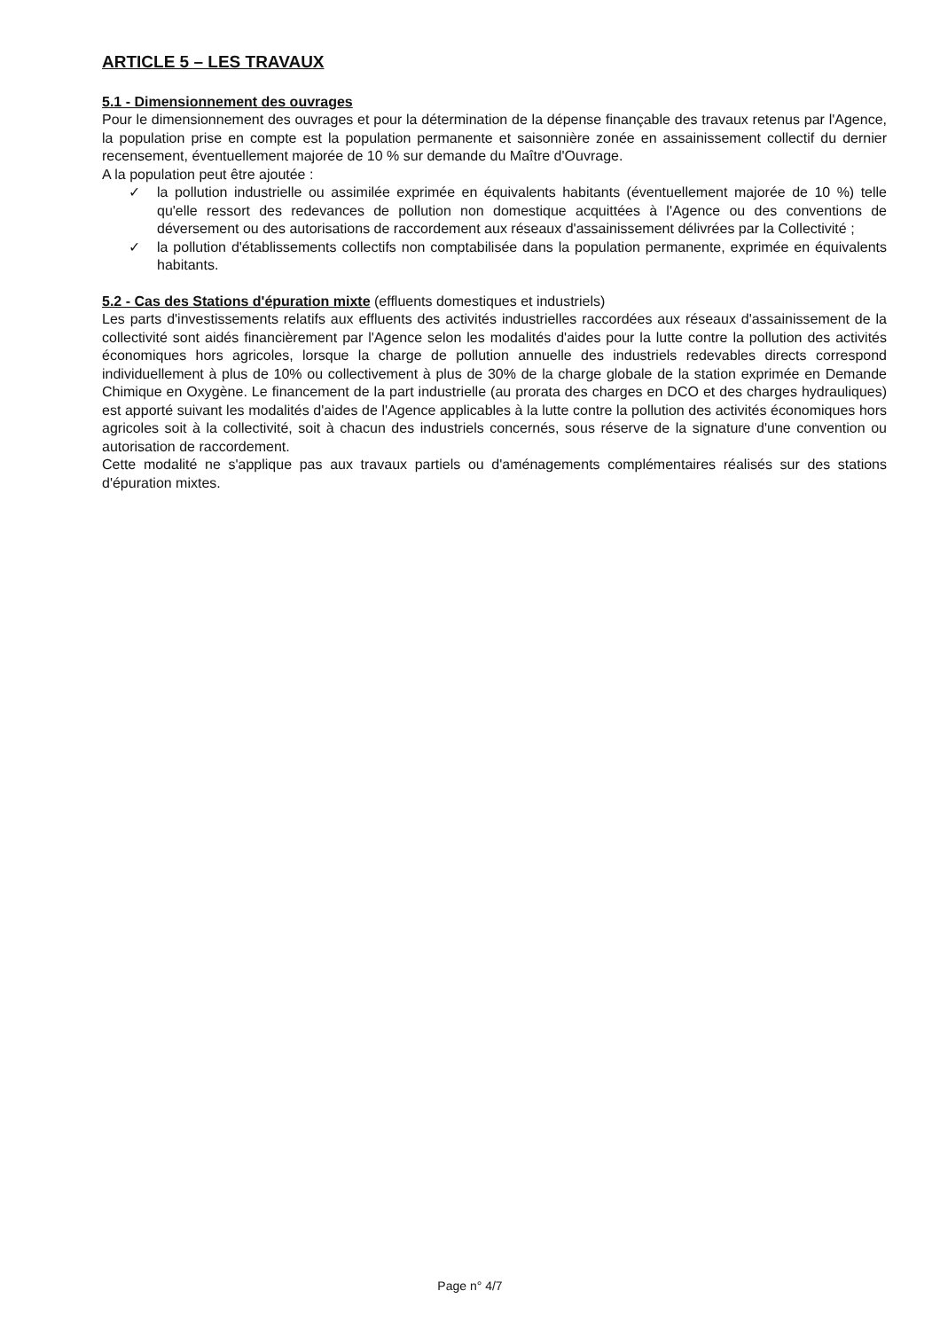ARTICLE 5 – LES TRAVAUX
5.1 - Dimensionnement des ouvrages
Pour le dimensionnement des ouvrages et pour la détermination de la dépense finançable des travaux retenus par l'Agence, la population prise en compte est la population permanente et saisonnière zonée en assainissement collectif du dernier recensement, éventuellement majorée de 10 % sur demande du Maître d'Ouvrage.
A la population peut être ajoutée :
✓ la pollution industrielle ou assimilée exprimée en équivalents habitants (éventuellement majorée de 10 %) telle qu'elle ressort des redevances de pollution non domestique acquittées à l'Agence ou des conventions de déversement ou des autorisations de raccordement aux réseaux d'assainissement délivrées par la Collectivité ;
✓ la pollution d'établissements collectifs non comptabilisée dans la population permanente, exprimée en équivalents habitants.
5.2 - Cas des Stations d'épuration mixte
(effluents domestiques et industriels)
Les parts d'investissements relatifs aux effluents des activités industrielles raccordées aux réseaux d'assainissement de la collectivité sont aidés financièrement par l'Agence selon les modalités d'aides pour la lutte contre la pollution des activités économiques hors agricoles, lorsque la charge de pollution annuelle des industriels redevables directs correspond individuellement à plus de 10% ou collectivement à plus de 30% de la charge globale de la station exprimée en Demande Chimique en Oxygène. Le financement de la part industrielle (au prorata des charges en DCO et des charges hydrauliques) est apporté suivant les modalités d'aides de l'Agence applicables à la lutte contre la pollution des activités économiques hors agricoles soit à la collectivité, soit à chacun des industriels concernés, sous réserve de la signature d'une convention ou autorisation de raccordement.
Cette modalité ne s'applique pas aux travaux partiels ou d'aménagements complémentaires réalisés sur des stations d'épuration mixtes.
Page n° 4/7